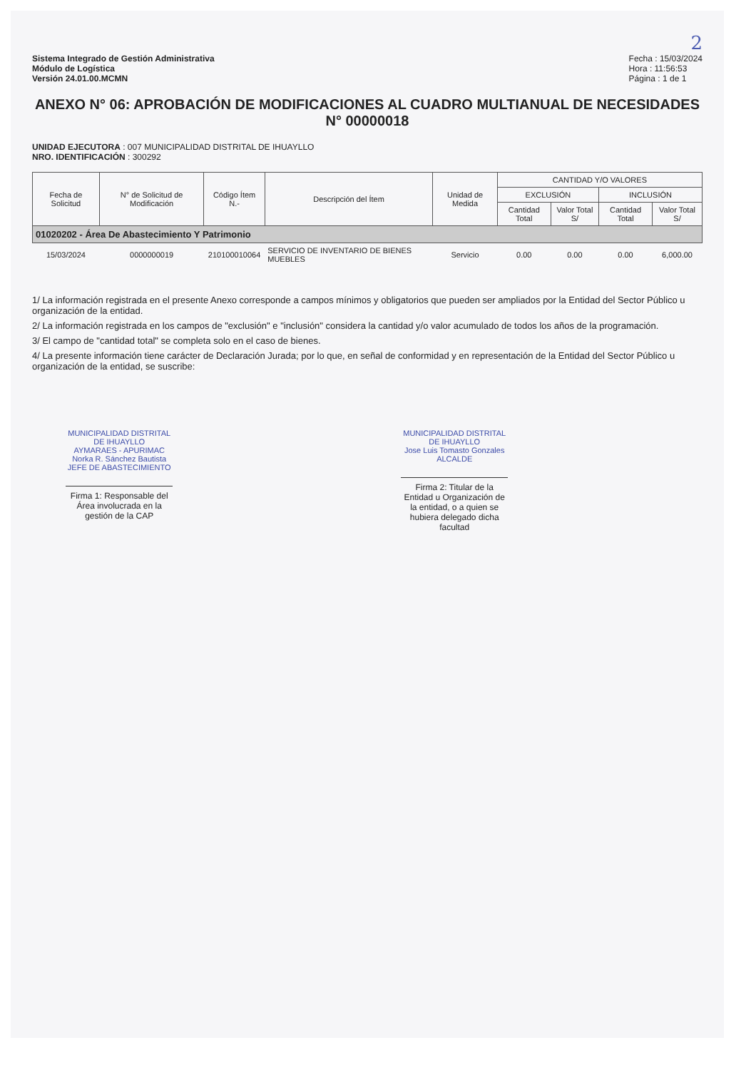2
Sistema Integrado de Gestión Administrativa
Módulo de Logística
Versión 24.01.00.MCMN
Fecha : 15/03/2024
Hora : 11:56:53
Página : 1 de 1
ANEXO N° 06: APROBACIÓN DE MODIFICACIONES AL CUADRO MULTIANUAL DE NECESIDADES N° 00000018
UNIDAD EJECUTORA : 007 MUNICIPALIDAD DISTRITAL DE IHUAYLLO
NRO. IDENTIFICACIÓN : 300292
| Fecha de Solicitud | N° de Solicitud de Modificación | Código Ítem N.- | Descripción del Ítem | Unidad de Medida | CANTIDAD Y/O VALORES | | | |
| --- | --- | --- | --- | --- | --- | --- | --- | --- |
| | | | | | EXCLUSIÓN | | INCLUSIÓN | |
| | | | | | Cantidad Total | Valor Total S/ | Cantidad Total | Valor Total S/ |
| 01020202 - Área De Abastecimiento Y Patrimonio | | | | | | | | |
| 15/03/2024 | 0000000019 | 210100010064 | SERVICIO DE INVENTARIO DE BIENES MUEBLES | Servicio | 0.00 | 0.00 | 0.00 | 6,000.00 |
1/ La información registrada en el presente Anexo corresponde a campos mínimos y obligatorios que pueden ser ampliados por la Entidad del Sector Público u organización de la entidad.
2/ La información registrada en los campos de "exclusión" e "inclusión" considera la cantidad y/o valor acumulado de todos los años de la programación.
3/ El campo de "cantidad total" se completa solo en el caso de bienes.
4/ La presente información tiene carácter de Declaración Jurada; por lo que, en señal de conformidad y en representación de la Entidad del Sector Público u organización de la entidad, se suscribe:
MUNICIPALIDAD DISTRITAL DE IHUAYLLO
AYMARAES - APURIMAC
Norka R. Sánchez Bautista
JEFE DE ABASTECIMIENTO
Firma 1: Responsable del Área involucrada en la gestión de la CAP
MUNICIPALIDAD DISTRITAL DE IHUAYLLO
Jose Luis Tomasto Gonzales
ALCALDE
Firma 2: Titular de la Entidad u Organización de la entidad, o a quien se hubiera delegado dicha facultad